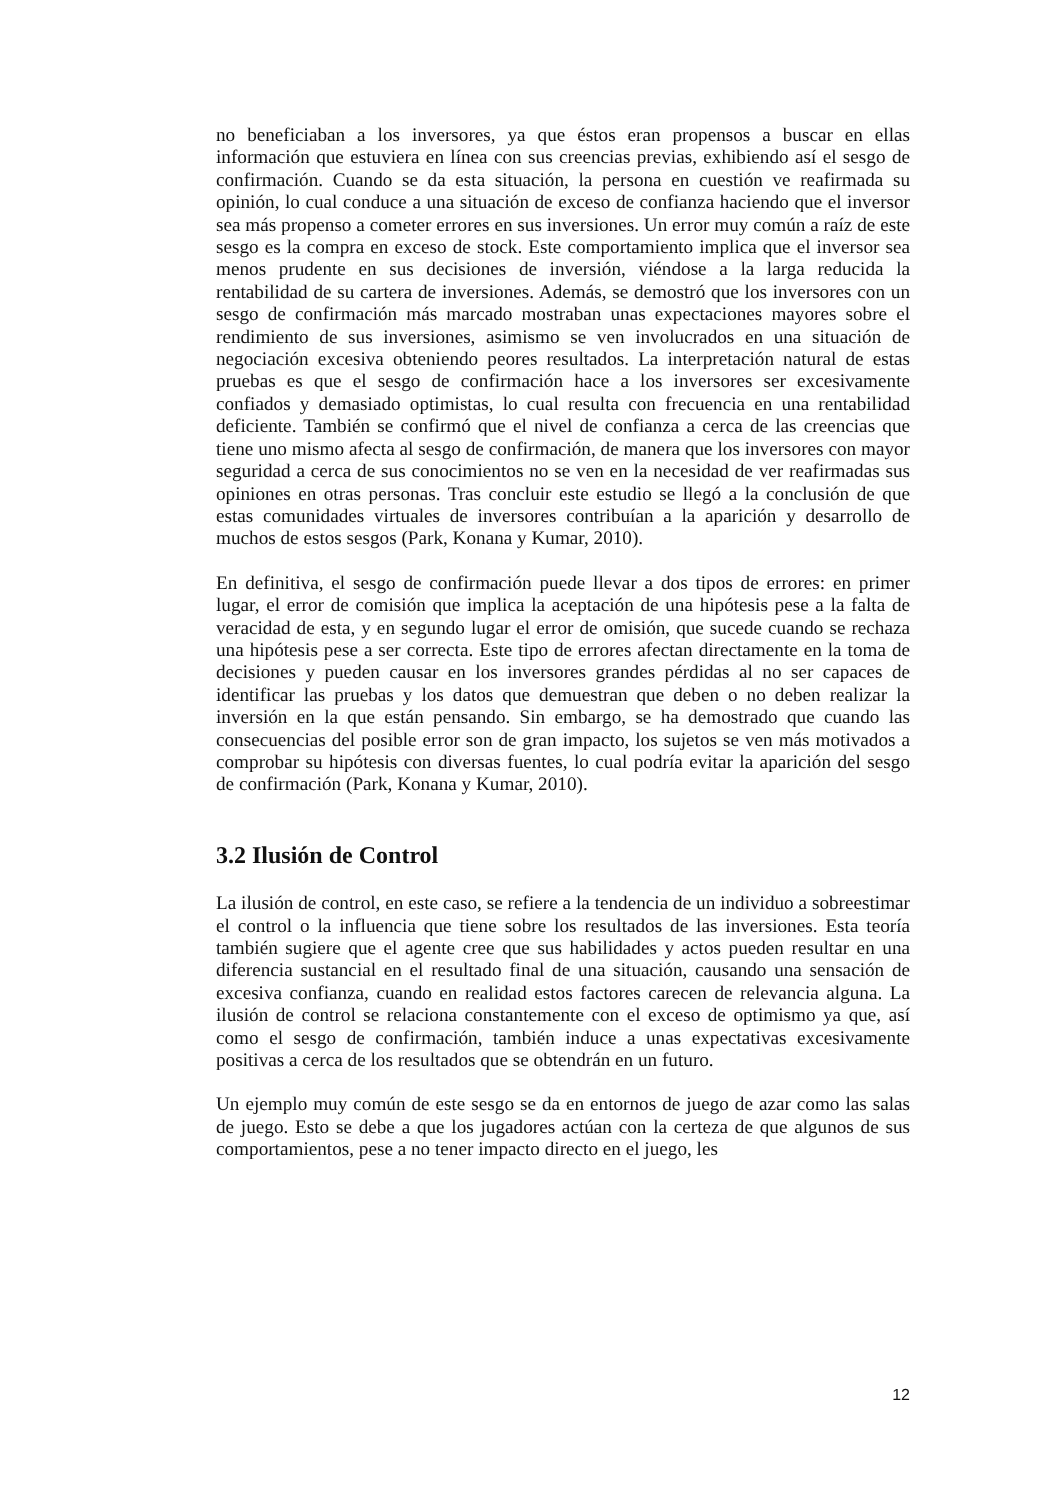no beneficiaban a los inversores, ya que éstos eran propensos a buscar en ellas información que estuviera en línea con sus creencias previas, exhibiendo así el sesgo de confirmación. Cuando se da esta situación, la persona en cuestión ve reafirmada su opinión, lo cual conduce a una situación de exceso de confianza haciendo que el inversor sea más propenso a cometer errores en sus inversiones. Un error muy común a raíz de este sesgo es la compra en exceso de stock. Este comportamiento implica que el inversor sea menos prudente en sus decisiones de inversión, viéndose a la larga reducida la rentabilidad de su cartera de inversiones. Además, se demostró que los inversores con un sesgo de confirmación más marcado mostraban unas expectaciones mayores sobre el rendimiento de sus inversiones, asimismo se ven involucrados en una situación de negociación excesiva obteniendo peores resultados. La interpretación natural de estas pruebas es que el sesgo de confirmación hace a los inversores ser excesivamente confiados y demasiado optimistas, lo cual resulta con frecuencia en una rentabilidad deficiente. También se confirmó que el nivel de confianza a cerca de las creencias que tiene uno mismo afecta al sesgo de confirmación, de manera que los inversores con mayor seguridad a cerca de sus conocimientos no se ven en la necesidad de ver reafirmadas sus opiniones en otras personas. Tras concluir este estudio se llegó a la conclusión de que estas comunidades virtuales de inversores contribuían a la aparición y desarrollo de muchos de estos sesgos (Park, Konana y Kumar, 2010).
En definitiva, el sesgo de confirmación puede llevar a dos tipos de errores: en primer lugar, el error de comisión que implica la aceptación de una hipótesis pese a la falta de veracidad de esta, y en segundo lugar el error de omisión, que sucede cuando se rechaza una hipótesis pese a ser correcta. Este tipo de errores afectan directamente en la toma de decisiones y pueden causar en los inversores grandes pérdidas al no ser capaces de identificar las pruebas y los datos que demuestran que deben o no deben realizar la inversión en la que están pensando. Sin embargo, se ha demostrado que cuando las consecuencias del posible error son de gran impacto, los sujetos se ven más motivados a comprobar su hipótesis con diversas fuentes, lo cual podría evitar la aparición del sesgo de confirmación (Park, Konana y Kumar, 2010).
3.2 Ilusión de Control
La ilusión de control, en este caso, se refiere a la tendencia de un individuo a sobreestimar el control o la influencia que tiene sobre los resultados de las inversiones. Esta teoría también sugiere que el agente cree que sus habilidades y actos pueden resultar en una diferencia sustancial en el resultado final de una situación, causando una sensación de excesiva confianza, cuando en realidad estos factores carecen de relevancia alguna. La ilusión de control se relaciona constantemente con el exceso de optimismo ya que, así como el sesgo de confirmación, también induce a unas expectativas excesivamente positivas a cerca de los resultados que se obtendrán en un futuro.
Un ejemplo muy común de este sesgo se da en entornos de juego de azar como las salas de juego. Esto se debe a que los jugadores actúan con la certeza de que algunos de sus comportamientos, pese a no tener impacto directo en el juego, les
12